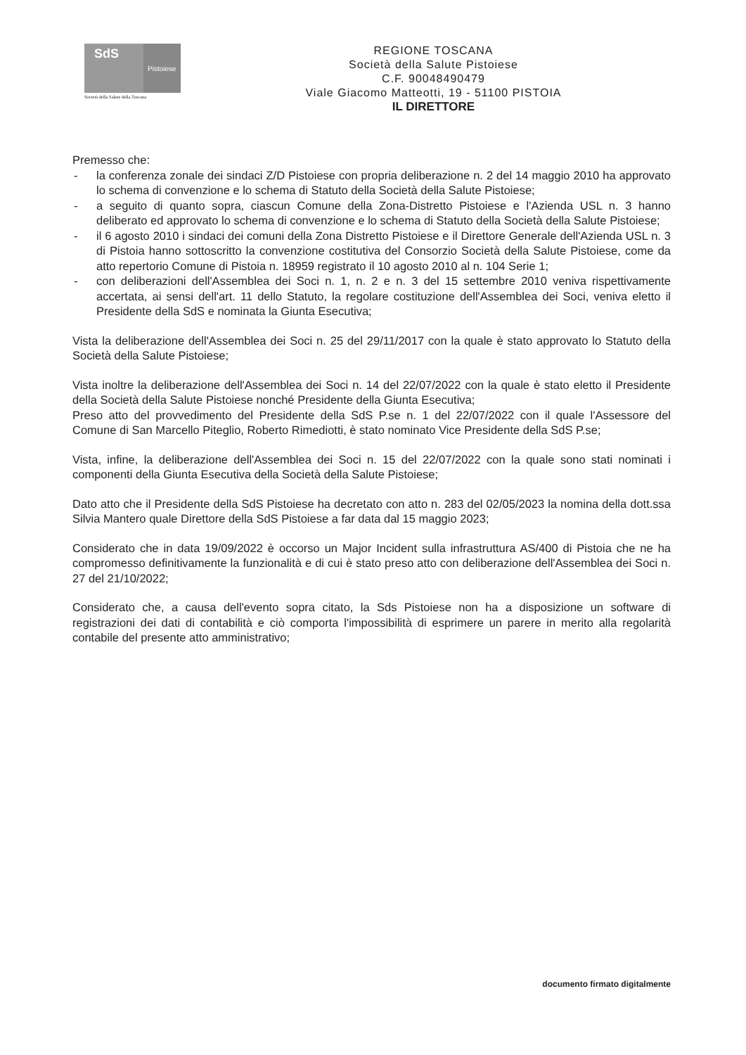SdS
Pistoiese
Società della Salute della Toscana
REGIONE TOSCANA
Società della Salute Pistoiese
C.F. 90048490479
Viale Giacomo Matteotti, 19 - 51100 PISTOIA
IL DIRETTORE
Premesso che:
- la conferenza zonale dei sindaci Z/D Pistoiese con propria deliberazione n. 2 del 14 maggio 2010 ha approvato lo schema di convenzione e lo schema di Statuto della Società della Salute Pistoiese;
- a seguito di quanto sopra, ciascun Comune della Zona-Distretto Pistoiese e l'Azienda USL n. 3 hanno deliberato ed approvato lo schema di convenzione e lo schema di Statuto della Società della Salute Pistoiese;
- il 6 agosto 2010 i sindaci dei comuni della Zona Distretto Pistoiese e il Direttore Generale dell'Azienda USL n. 3 di Pistoia hanno sottoscritto la convenzione costitutiva del Consorzio Società della Salute Pistoiese, come da atto repertorio Comune di Pistoia n. 18959 registrato il 10 agosto 2010 al n. 104 Serie 1;
- con deliberazioni dell'Assemblea dei Soci n. 1, n. 2 e n. 3 del 15 settembre 2010 veniva rispettivamente accertata, ai sensi dell'art. 11 dello Statuto, la regolare costituzione dell'Assemblea dei Soci, veniva eletto il Presidente della SdS e nominata la Giunta Esecutiva;
Vista la deliberazione dell'Assemblea dei Soci n. 25 del 29/11/2017 con la quale è stato approvato lo Statuto della Società della Salute Pistoiese;
Vista inoltre la deliberazione dell'Assemblea dei Soci n. 14 del 22/07/2022 con la quale è stato eletto il Presidente della Società della Salute Pistoiese nonché Presidente della Giunta Esecutiva;
Preso atto del provvedimento del Presidente della SdS P.se n. 1 del 22/07/2022 con il quale l'Assessore del Comune di San Marcello Piteglio, Roberto Rimediotti, è stato nominato Vice Presidente della SdS P.se;
Vista, infine, la deliberazione dell'Assemblea dei Soci n. 15 del 22/07/2022 con la quale sono stati nominati i componenti della Giunta Esecutiva della Società della Salute Pistoiese;
Dato atto che il Presidente della SdS Pistoiese ha decretato con atto n. 283 del 02/05/2023 la nomina della dott.ssa Silvia Mantero quale Direttore della SdS Pistoiese a far data dal 15 maggio 2023;
Considerato che in data 19/09/2022 è occorso un Major Incident sulla infrastruttura AS/400 di Pistoia che ne ha compromesso definitivamente la funzionalità e di cui è stato preso atto con deliberazione dell'Assemblea dei Soci n. 27 del 21/10/2022;
Considerato che, a causa dell'evento sopra citato, la Sds Pistoiese non ha a disposizione un software di registrazioni dei dati di contabilità e ciò comporta l'impossibilità di esprimere un parere in merito alla regolarità contabile del presente atto amministrativo;
documento firmato digitalmente